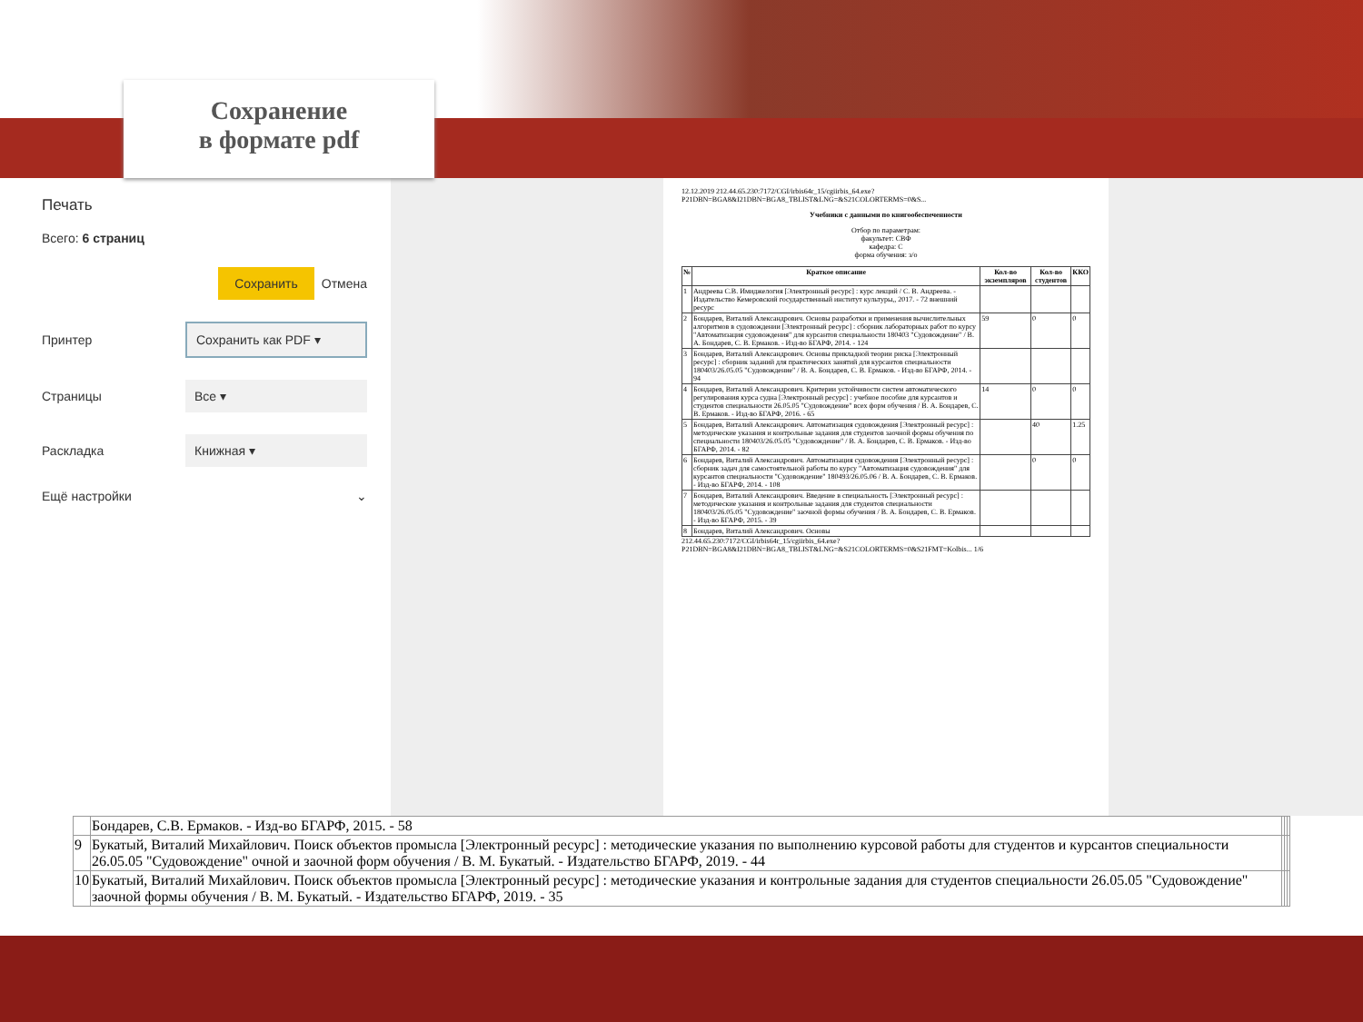Сохранение
в формате pdf
Печать
Всего: 6 страниц
Сохранить Отмена
Принтер Сохранить как PDF ▾
Страницы Все ▾
Раскладка Книжная ▾
Ещё настройки ⌄
12.12.2019 212.44.65.230:7172/CGI/irbis64r_15/cgiirbis_64.exe?P21DBN=BGA8&I21DBN=BGA8_TBLIST&LNG=&S21COLORTERMS=0&S...
Учебники с данными по книгообеспеченности
Отбор по параметрам:
факультет: СВФ
кафедра: С
форма обучения: з/о
| № | Краткое описание | Кол-во экземпляров | Кол-во студентов | ККО |
| --- | --- | --- | --- | --- |
| 1 | Андреева С.В. Имиджелогия [Электронный ресурс] : курс лекций / С. В. Андреева. - Издательство Кемеровский государственный институт культуры,, 2017. - 72 внешний ресурс | | | |
| 2 | Бондарев, Виталий Александрович. Основы разработки и применения вычислительных алгоритмов в судовождении [Электронный ресурс] : сборник лабораторных работ по курсу "Автоматизация судовождения" для курсантов специальности 180403 "Судовождение" / В. А. Бондарев, С. В. Ермаков. - Изд-во БГАРФ, 2014. - 124 | 59 | 0 | 0 |
| 3 | Бондарев, Виталий Александрович. Основы прикладной теории риска [Электронный ресурс] : сборник заданий для практических занятий для курсантов специальности 180403/26.05.05 "Судовождение" / В. А. Бондарев, С. В. Ермаков. - Изд-во БГАРФ, 2014. - 94 | | | |
| 4 | Бондарев, Виталий Александрович. Критерии устойчивости систем автоматического регулирования курса судна [Электронный ресурс] : учебное пособие для курсантов и студентов специальности 26.05.05 "Судовождение" всех форм обучения / В. А. Бондарев, С. В. Ермаков. - Изд-во БГАРФ, 2016. - 65 | 14 | 0 | 0 |
| 5 | Бондарев, Виталий Александрович. Автоматизация судовождения [Электронный ресурс] : методические указания и контрольные задания для студентов заочной формы обучения по специальности 180403/26.05.05 "Судовождение" / В. А. Бондарев, С. В. Ермаков. - Изд-во БГАРФ, 2014. - 82 | | 40 | 1.25 |
| 6 | Бондарев, Виталий Александрович. Автоматизация судовождения [Электронный ресурс] : сборник задач для самостоятельной работы по курсу "Автоматизация судовождения" для курсантов специальности "Судовождение" 180493/26.05.06 / В. А. Бондарев, С. В. Ермаков. - Изд-во БГАРФ, 2014. - 108 | | 0 | 0 |
| 7 | Бондарев, Виталий Александрович. Введение в специальность [Электронный ресурс] : методические указания и контрольные задания для студентов специальности 180403/26.05.05 "Судовождение" заочной формы обучения / В. А. Бондарев, С. В. Ермаков. - Изд-во БГАРФ, 2015. - 39 | | | |
| 8 | Бондарев, Виталий Александрович. Основы | | | |
212.44.65.230:7172/CGI/irbis64r_15/cgiirbis_64.exe?P21DBN=BGA8&I21DBN=BGA8_TBLIST&LNG=&S21COLORTERMS=0&S21FMT=Kolbis... 1/6
| | Бондарев, С.В. Ермаков. - Изд-во БГАРФ, 2015. - 58 | | | |
| 9 | Букатый, Виталий Михайлович. Поиск объектов промысла [Электронный ресурс] : методические указания по выполнению курсовой работы для студентов и курсантов специальности 26.05.05 "Судовождение" очной и заочной форм обучения / В. М. Букатый. - Издательство БГАРФ, 2019. - 44 | | | |
| 10 | Букатый, Виталий Михайлович. Поиск объектов промысла [Электронный ресурс] : методические указания и контрольные задания для студентов специальности 26.05.05 "Судовождение" заочной формы обучения / В. М. Букатый. - Издательство БГАРФ, 2019. - 35 | | | |